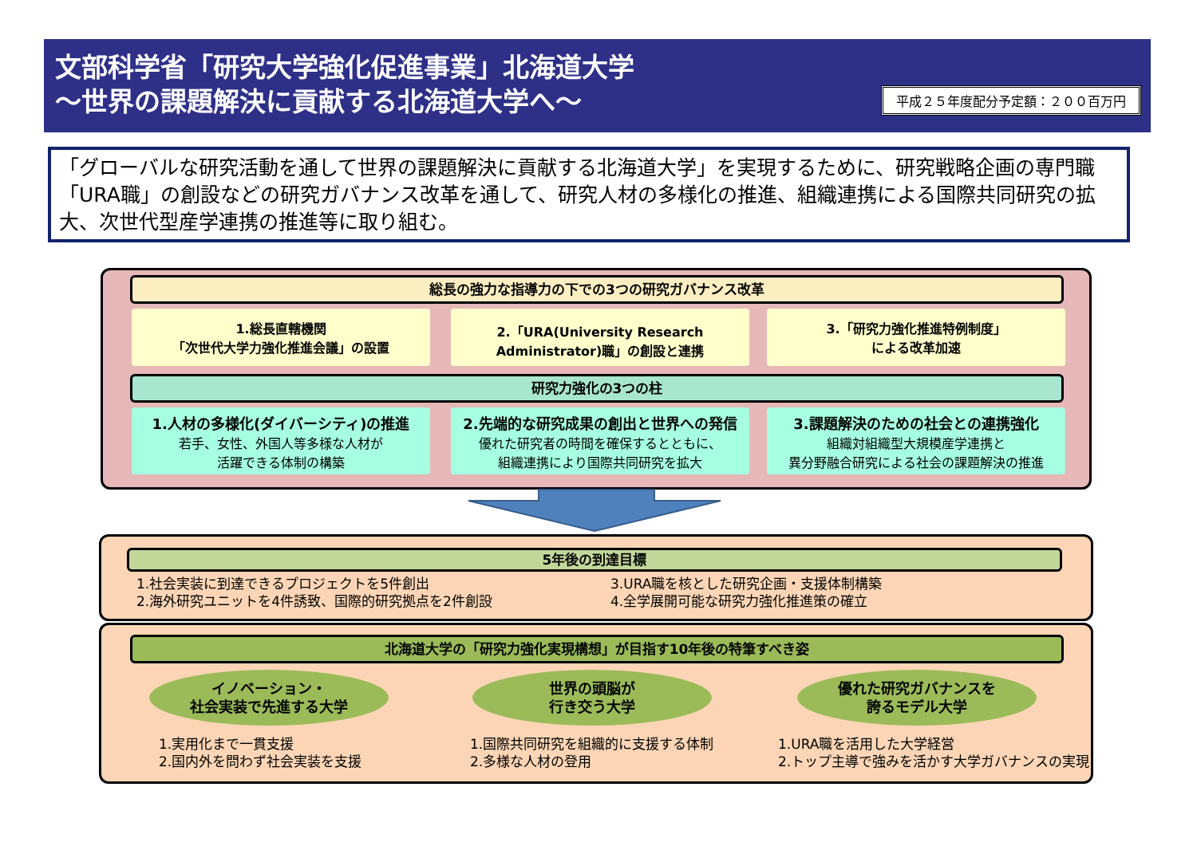文部科学省「研究大学強化促進事業」北海道大学
～世界の課題解決に貢献する北海道大学へ～
平成２５年度配分予定額：２００百万円
「グローバルな研究活動を通して世界の課題解決に貢献する北海道大学」を実現するために、研究戦略企画の専門職「URA職」の創設などの研究ガバナンス改革を通して、研究人材の多様化の推進、組織連携による国際共同研究の拡大、次世代型産学連携の推進等に取り組む。
総長の強力な指導力の下での3つの研究ガバナンス改革
1.総長直轄機関
「次世代大学力強化推進会議」の設置
2.「URA(University Research
Administrator)職」の創設と連携
3.「研究力強化推進特例制度」
による改革加速
研究力強化の3つの柱
1.人材の多様化(ダイバーシティ)の推進
若手、女性、外国人等多様な人材が
活躍できる体制の構築
2.先端的な研究成果の創出と世界への発信
優れた研究者の時間を確保するとともに、
組織連携により国際共同研究を拡大
3.課題解決のための社会との連携強化
組織対組織型大規模産学連携と
異分野融合研究による社会の課題解決の推進
5年後の到達目標
1.社会実装に到達できるプロジェクトを5件創出
2.海外研究ユニットを4件誘致、国際的研究拠点を2件創設
3.URA職を核とした研究企画・支援体制構築
4.全学展開可能な研究力強化推進策の確立
北海道大学の「研究力強化実現構想」が目指す10年後の特筆すべき姿
イノベーション・
社会実装で先進する大学
世界の頭脳が
行き交う大学
優れた研究ガバナンスを
誇るモデル大学
1.実用化まで一貫支援
2.国内外を問わず社会実装を支援
1.国際共同研究を組織的に支援する体制
2.多様な人材の登用
1.URA職を活用した大学経営
2.トップ主導で強みを活かす大学ガバナンスの実現